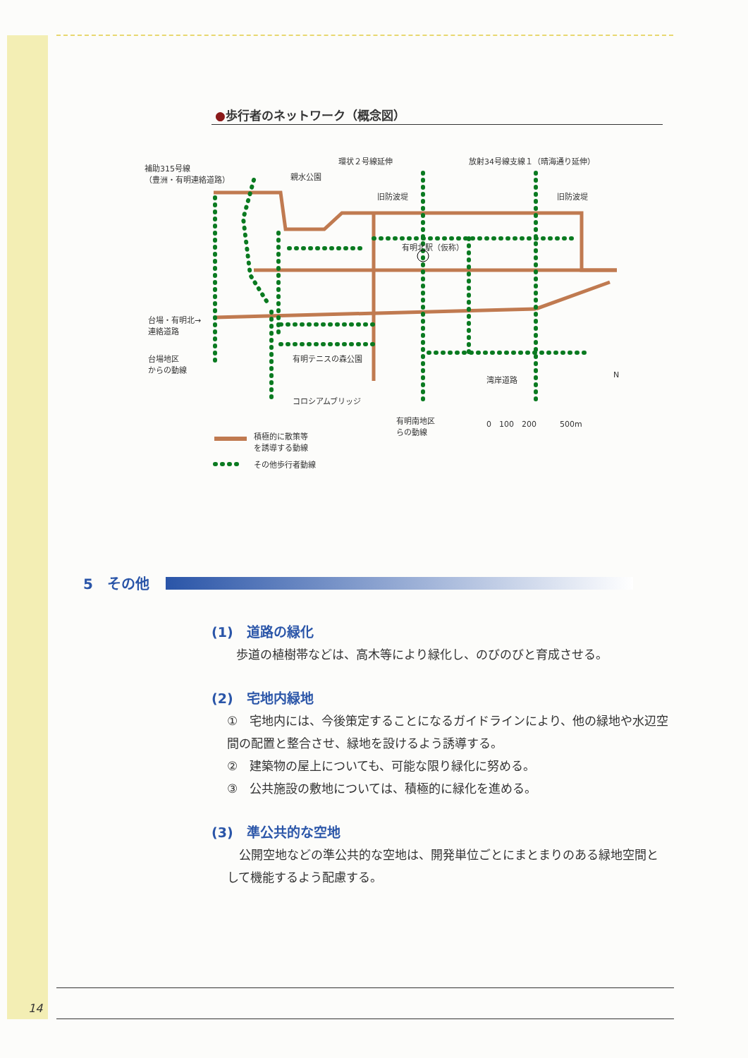●歩行者のネットワーク（概念図）
補助315号線
（豊洲・有明連絡道路）
環状２号線延伸 放射34号線支線１（晴海通り延伸）
親水公園
旧防波堤 旧防波堤
有明北駅（仮称）
台場・有明北→
連絡道路
台場地区
からの動線
有明テニスの森公園
湾岸道路 N
コロシアムブリッジ
有明南地区
らの動線
0　100　200　　　500m
積極的に散策等
を誘導する動線
その他歩行者動線
5　その他
(1)　道路の緑化
歩道の植樹帯などは、高木等により緑化し、のびのびと育成させる。
(2)　宅地内緑地
①　宅地内には、今後策定することになるガイドラインにより、他の緑地や水辺空間の配置と整合させ、緑地を設けるよう誘導する。
②　建築物の屋上についても、可能な限り緑化に努める。
③　公共施設の敷地については、積極的に緑化を進める。
(3)　準公共的な空地
　公開空地などの準公共的な空地は、開発単位ごとにまとまりのある緑地空間として機能するよう配慮する。
14